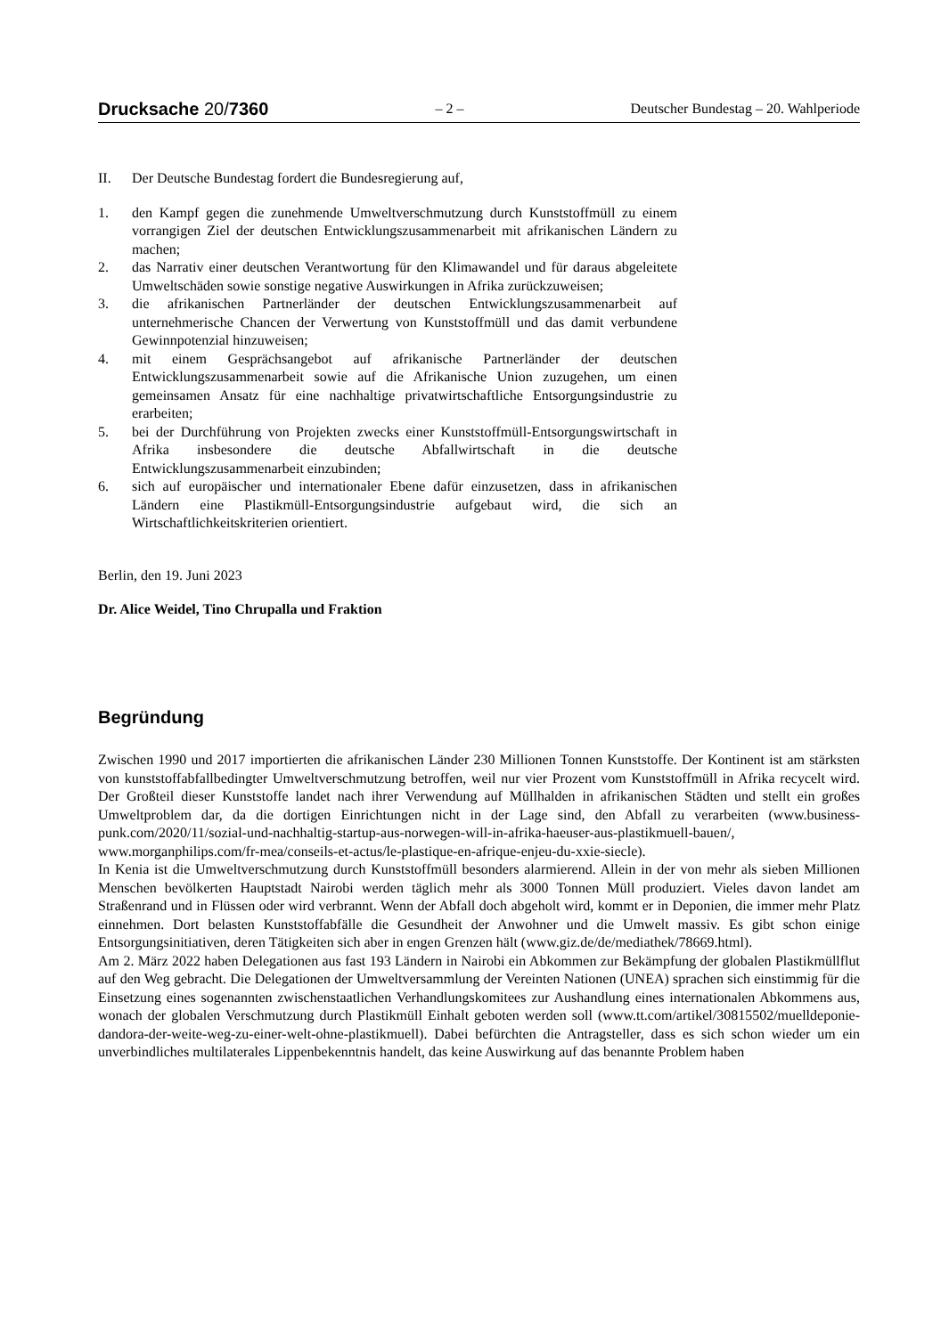Drucksache 20/7360
– 2 –
Deutscher Bundestag – 20. Wahlperiode
II. Der Deutsche Bundestag fordert die Bundesregierung auf,
1. den Kampf gegen die zunehmende Umweltverschmutzung durch Kunststoffmüll zu einem vorrangigen Ziel der deutschen Entwicklungszusammenarbeit mit afrikanischen Ländern zu machen;
2. das Narrativ einer deutschen Verantwortung für den Klimawandel und für daraus abgeleitete Umweltschäden sowie sonstige negative Auswirkungen in Afrika zurückzuweisen;
3. die afrikanischen Partnerländer der deutschen Entwicklungszusammenarbeit auf unternehmerische Chancen der Verwertung von Kunststoffmüll und das damit verbundene Gewinnpotenzial hinzuweisen;
4. mit einem Gesprächsangebot auf afrikanische Partnerländer der deutschen Entwicklungszusammenarbeit sowie auf die Afrikanische Union zuzugehen, um einen gemeinsamen Ansatz für eine nachhaltige privatwirtschaftliche Entsorgungsindustrie zu erarbeiten;
5. bei der Durchführung von Projekten zwecks einer Kunststoffmüll-Entsorgungswirtschaft in Afrika insbesondere die deutsche Abfallwirtschaft in die deutsche Entwicklungszusammenarbeit einzubinden;
6. sich auf europäischer und internationaler Ebene dafür einzusetzen, dass in afrikanischen Ländern eine Plastikmüll-Entsorgungsindustrie aufgebaut wird, die sich an Wirtschaftlichkeitskriterien orientiert.
Berlin, den 19. Juni 2023
Dr. Alice Weidel, Tino Chrupalla und Fraktion
Begründung
Zwischen 1990 und 2017 importierten die afrikanischen Länder 230 Millionen Tonnen Kunststoffe. Der Kontinent ist am stärksten von kunststoffabfallbedingter Umweltverschmutzung betroffen, weil nur vier Prozent vom Kunststoffmüll in Afrika recycelt wird. Der Großteil dieser Kunststoffe landet nach ihrer Verwendung auf Müllhalden in afrikanischen Städten und stellt ein großes Umweltproblem dar, da die dortigen Einrichtungen nicht in der Lage sind, den Abfall zu verarbeiten (www.business-punk.com/2020/11/sozial-und-nachhaltig-startup-aus-norwegen-will-in-afrika-haeuser-aus-plastikmuell-bauen/, www.morganphilips.com/fr-mea/conseils-et-actus/le-plastique-en-afrique-enjeu-du-xxie-siecle).
In Kenia ist die Umweltverschmutzung durch Kunststoffmüll besonders alarmierend. Allein in der von mehr als sieben Millionen Menschen bevölkerten Hauptstadt Nairobi werden täglich mehr als 3000 Tonnen Müll produziert. Vieles davon landet am Straßenrand und in Flüssen oder wird verbrannt. Wenn der Abfall doch abgeholt wird, kommt er in Deponien, die immer mehr Platz einnehmen. Dort belasten Kunststoffabfälle die Gesundheit der Anwohner und die Umwelt massiv. Es gibt schon einige Entsorgungsinitiativen, deren Tätigkeiten sich aber in engen Grenzen hält (www.giz.de/de/mediathek/78669.html).
Am 2. März 2022 haben Delegationen aus fast 193 Ländern in Nairobi ein Abkommen zur Bekämpfung der globalen Plastikmüllflut auf den Weg gebracht. Die Delegationen der Umweltversammlung der Vereinten Nationen (UNEA) sprachen sich einstimmig für die Einsetzung eines sogenannten zwischenstaatlichen Verhandlungskomitees zur Aushandlung eines internationalen Abkommens aus, wonach der globalen Verschmutzung durch Plastikmüll Einhalt geboten werden soll (www.tt.com/artikel/30815502/muelldeponie-dandora-der-weite-weg-zu-einer-welt-ohne-plastikmuell). Dabei befürchten die Antragsteller, dass es sich schon wieder um ein unverbindliches multilaterales Lippenbekenntnis handelt, das keine Auswirkung auf das benannte Problem haben